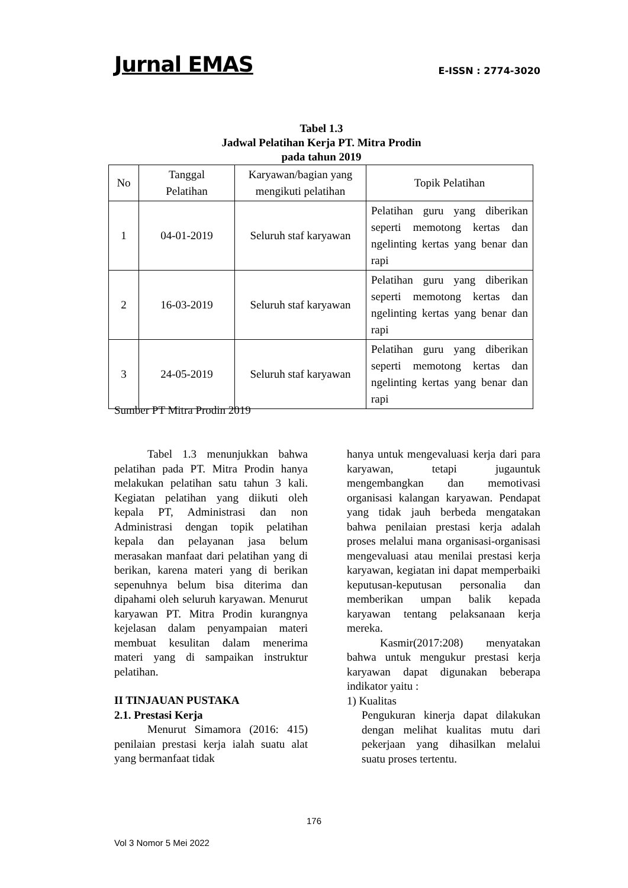Jurnal EMAS E-ISSN : 2774-3020
Tabel 1.3
Jadwal Pelatihan Kerja PT. Mitra Prodin
pada tahun 2019
| No | Tanggal Pelatihan | Karyawan/bagian yang mengikuti pelatihan | Topik Pelatihan |
| --- | --- | --- | --- |
| 1 | 04-01-2019 | Seluruh staf karyawan | Pelatihan guru yang diberikan seperti memotong kertas dan ngelinting kertas yang benar dan rapi |
| 2 | 16-03-2019 | Seluruh staf karyawan | Pelatihan guru yang diberikan seperti memotong kertas dan ngelinting kertas yang benar dan rapi |
| 3 | 24-05-2019 | Seluruh staf karyawan | Pelatihan guru yang diberikan seperti memotong kertas dan ngelinting kertas yang benar dan rapi |
Sumber PT Mitra Prodin 2019
Tabel 1.3 menunjukkan bahwa pelatihan pada PT. Mitra Prodin hanya melakukan pelatihan satu tahun 3 kali. Kegiatan pelatihan yang diikuti oleh kepala PT, Administrasi dan non Administrasi dengan topik pelatihan kepala dan pelayanan jasa belum merasakan manfaat dari pelatihan yang di berikan, karena materi yang di berikan sepenuhnya belum bisa diterima dan dipahami oleh seluruh karyawan. Menurut karyawan PT. Mitra Prodin kurangnya kejelasan dalam penyampaian materi membuat kesulitan dalam menerima materi yang di sampaikan instruktur pelatihan.
II TINJAUAN PUSTAKA
2.1. Prestasi Kerja
Menurut Simamora (2016: 415) penilaian prestasi kerja ialah suatu alat yang bermanfaat tidak
hanya untuk mengevaluasi kerja dari para karyawan, tetapi jugauntuk mengembangkan dan memotivasi organisasi kalangan karyawan. Pendapat yang tidak jauh berbeda mengatakan bahwa penilaian prestasi kerja adalah proses melalui mana organisasi-organisasi mengevaluasi atau menilai prestasi kerja karyawan, kegiatan ini dapat memperbaiki keputusan-keputusan personalia dan memberikan umpan balik kepada karyawan tentang pelaksanaan kerja mereka.
Kasmir(2017:208) menyatakan bahwa untuk mengukur prestasi kerja karyawan dapat digunakan beberapa indikator yaitu :
1) Kualitas
Pengukuran kinerja dapat dilakukan dengan melihat kualitas mutu dari pekerjaan yang dihasilkan melalui suatu proses tertentu.
176
Vol 3 Nomor 5 Mei 2022